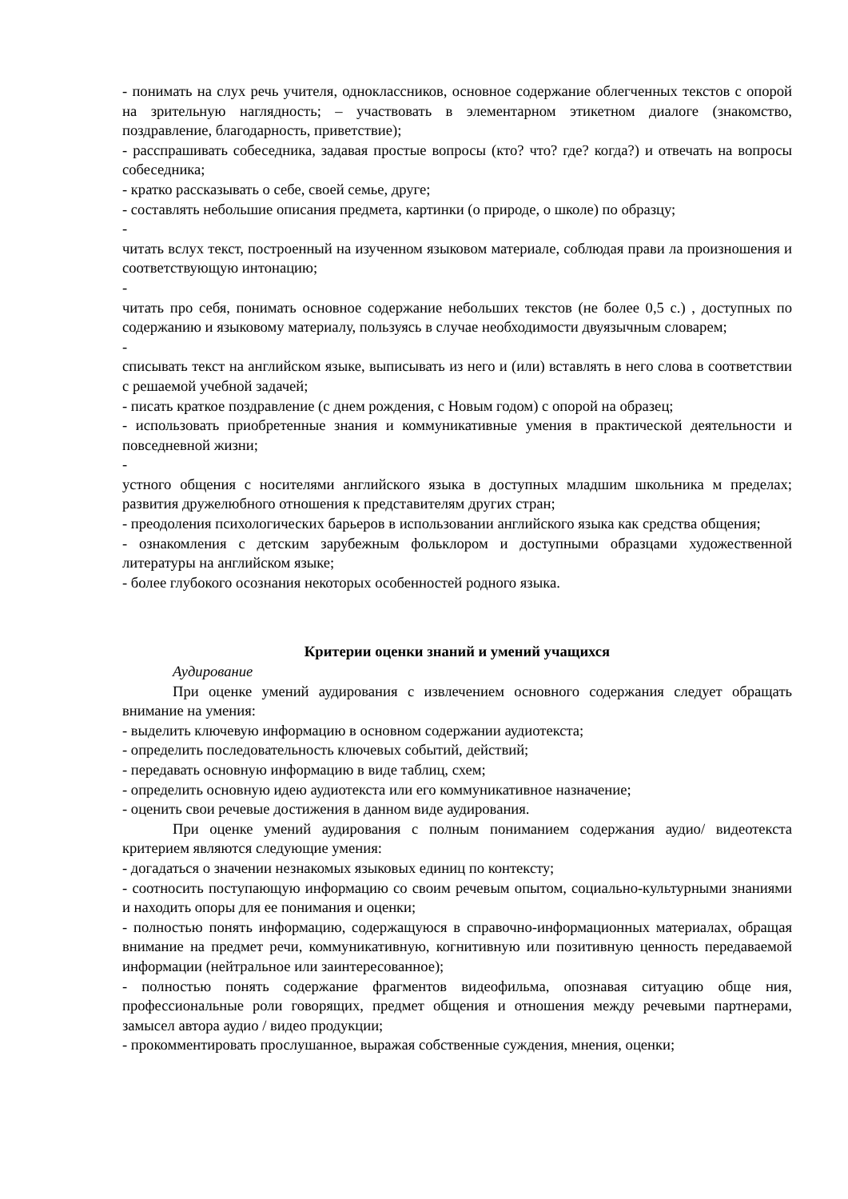- понимать на слух речь учителя, одноклассников, основное содержание облегченных текстов с опорой на зрительную наглядность; – участвовать в элементарном этикетном диалоге (знакомство, поздравление, благодарность, приветствие);
- расспрашивать собеседника, задавая простые вопросы (кто? что? где? когда?) и отвечать на вопросы собеседника;
- кратко рассказывать о себе, своей семье, друге;
- составлять небольшие описания предмета, картинки (о природе, о школе) по образцу;
-
читать вслух текст, построенный на изученном языковом материале, соблюдая прави ла произношения и соответствующую интонацию;
-
читать про себя, понимать основное содержание небольших текстов (не более 0,5 с.) , доступных по содержанию и языковому материалу, пользуясь в случае необходимости двуязычным словарем;
-
списывать текст на английском языке, выписывать из него и (или) вставлять в него слова в соответствии с решаемой учебной задачей;
- писать краткое поздравление (с днем рождения, с Новым годом) с опорой на образец;
- использовать приобретенные знания и коммуникативные умения в практической деятельности и повседневной жизни;
-
устного общения с носителями английского языка в доступных младшим школьника м пределах; развития дружелюбного отношения к представителям других стран;
- преодоления психологических барьеров в использовании английского языка как средства общения;
- ознакомления с детским зарубежным фольклором и доступными образцами художественной литературы на английском языке;
- более глубокого осознания некоторых особенностей родного языка.
Критерии оценки знаний и умений учащихся
Аудирование
При оценке умений аудирования с извлечением основного содержания следует обращать внимание на умения:
- выделить ключевую информацию в основном содержании аудиотекста;
- определить последовательность ключевых событий, действий;
- передавать основную информацию в виде таблиц, схем;
- определить основную идею аудиотекста или его коммуникативное назначение;
- оценить свои речевые достижения в данном виде аудирования.
При оценке умений аудирования с полным пониманием содержания аудио/ видеотекста критерием являются следующие умения:
- догадаться о значении незнакомых языковых единиц по контексту;
- соотносить поступающую информацию со своим речевым опытом, социально-культурными знаниями и находить опоры для ее понимания и оценки;
- полностью понять информацию, содержащуюся в справочно-информационных материалах, обращая внимание на предмет речи, коммуникативную, когнитивную или позитивную ценность передаваемой информации (нейтральное или заинтересованное);
- полностью понять содержание фрагментов видеофильма, опознавая ситуацию обще ния, профессиональные роли говорящих, предмет общения и отношения между речевыми партнерами, замысел автора аудио / видео продукции;
- прокомментировать прослушанное, выражая собственные суждения, мнения, оценки;